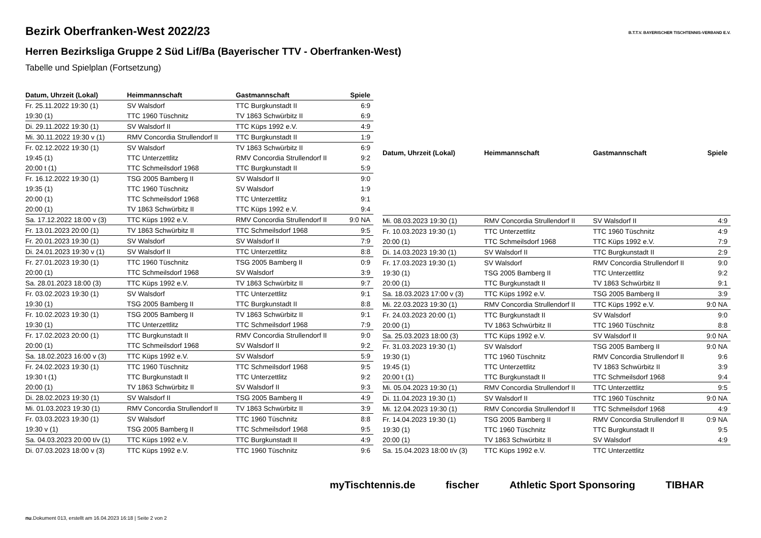Bezirk Oberfranken-West 2022/23
Herren Bezirksliga Gruppe 2 Süd Lif/Ba (Bayerischer TTV - Oberfranken-West)
Tabelle und Spielplan (Fortsetzung)
B.T.T.V. BAYERISCHER TISCHTENNIS-VERBAND E.V.
| Datum, Uhrzeit (Lokal) | Heimmannschaft | Gastmannschaft | Spiele |
| --- | --- | --- | --- |
| Fr. 25.11.2022 19:30 (1) | SV Walsdorf | TTC Burgkunstadt II | 6:9 |
| 19:30 (1) | TTC 1960 Tüschnitz | TV 1863 Schwürbitz II | 6:9 |
| Di. 29.11.2022 19:30 (1) | SV Walsdorf II | TTC Küps 1992 e.V. | 4:9 |
| Mi. 30.11.2022 19:30 v (1) | RMV Concordia Strullendorf II | TTC Burgkunstadt II | 1:9 |
| Fr. 02.12.2022 19:30 (1) | SV Walsdorf | TV 1863 Schwürbitz II | 6:9 |
| 19:45 (1) | TTC Unterzettlitz | RMV Concordia Strullendorf II | 9:2 |
| 20:00 t (1) | TTC Schmeilsdorf 1968 | TTC Burgkunstadt II | 5:9 |
| Fr. 16.12.2022 19:30 (1) | TSG 2005 Bamberg II | SV Walsdorf II | 9:0 |
| 19:35 (1) | TTC 1960 Tüschnitz | SV Walsdorf | 1:9 |
| 20:00 (1) | TTC Schmeilsdorf 1968 | TTC Unterzettlitz | 9:1 |
| 20:00 (1) | TV 1863 Schwürbitz II | TTC Küps 1992 e.V. | 9:4 |
| Sa. 17.12.2022 18:00 v (3) | TTC Küps 1992 e.V. | RMV Concordia Strullendorf II | 9:0 NA |
| Fr. 13.01.2023 20:00 (1) | TV 1863 Schwürbitz II | TTC Schmeilsdorf 1968 | 9:5 |
| Fr. 20.01.2023 19:30 (1) | SV Walsdorf | SV Walsdorf II | 7:9 |
| Di. 24.01.2023 19:30 v (1) | SV Walsdorf II | TTC Unterzettlitz | 8:8 |
| Fr. 27.01.2023 19:30 (1) | TTC 1960 Tüschnitz | TSG 2005 Bamberg II | 0:9 |
| 20:00 (1) | TTC Schmeilsdorf 1968 | SV Walsdorf | 3:9 |
| Sa. 28.01.2023 18:00 (3) | TTC Küps 1992 e.V. | TV 1863 Schwürbitz II | 9:7 |
| Fr. 03.02.2023 19:30 (1) | SV Walsdorf | TTC Unterzettlitz | 9:1 |
| 19:30 (1) | TSG 2005 Bamberg II | TTC Burgkunstadt II | 8:8 |
| Fr. 10.02.2023 19:30 (1) | TSG 2005 Bamberg II | TV 1863 Schwürbitz II | 9:1 |
| 19:30 (1) | TTC Unterzettlitz | TTC Schmeilsdorf 1968 | 7:9 |
| Fr. 17.02.2023 20:00 (1) | TTC Burgkunstadt II | RMV Concordia Strullendorf II | 9:0 |
| 20:00 (1) | TTC Schmeilsdorf 1968 | SV Walsdorf II | 9:2 |
| Sa. 18.02.2023 16:00 v (3) | TTC Küps 1992 e.V. | SV Walsdorf | 5:9 |
| Fr. 24.02.2023 19:30 (1) | TTC 1960 Tüschnitz | TTC Schmeilsdorf 1968 | 9:5 |
| 19:30 t (1) | TTC Burgkunstadt II | TTC Unterzettlitz | 9:2 |
| 20:00 (1) | TV 1863 Schwürbitz II | SV Walsdorf II | 9:3 |
| Di. 28.02.2023 19:30 (1) | SV Walsdorf II | TSG 2005 Bamberg II | 4:9 |
| Mi. 01.03.2023 19:30 (1) | RMV Concordia Strullendorf II | TV 1863 Schwürbitz II | 3:9 |
| Fr. 03.03.2023 19:30 (1) | SV Walsdorf | TTC 1960 Tüschnitz | 8:8 |
| 19:30 v (1) | TSG 2005 Bamberg II | TTC Schmeilsdorf 1968 | 9:5 |
| Sa. 04.03.2023 20:00 t/v (1) | TTC Küps 1992 e.V. | TTC Burgkunstadt II | 4:9 |
| Di. 07.03.2023 18:00 v (3) | TTC Küps 1992 e.V. | TTC 1960 Tüschnitz | 9:6 |
| Datum, Uhrzeit (Lokal) | Heimmannschaft | Gastmannschaft | Spiele |
| --- | --- | --- | --- |
| Mi. 08.03.2023 19:30 (1) | RMV Concordia Strullendorf II | SV Walsdorf II | 4:9 |
| Fr. 10.03.2023 19:30 (1) | TTC Unterzettlitz | TTC 1960 Tüschnitz | 4:9 |
| 20:00 (1) | TTC Schmeilsdorf 1968 | TTC Küps 1992 e.V. | 7:9 |
| Di. 14.03.2023 19:30 (1) | SV Walsdorf II | TTC Burgkunstadt II | 2:9 |
| Fr. 17.03.2023 19:30 (1) | SV Walsdorf | RMV Concordia Strullendorf II | 9:0 |
| 19:30 (1) | TSG 2005 Bamberg II | TTC Unterzettlitz | 9:2 |
| 20:00 (1) | TTC Burgkunstadt II | TV 1863 Schwürbitz II | 9:1 |
| Sa. 18.03.2023 17:00 v (3) | TTC Küps 1992 e.V. | TSG 2005 Bamberg II | 3:9 |
| Mi. 22.03.2023 19:30 (1) | RMV Concordia Strullendorf II | TTC Küps 1992 e.V. | 9:0 NA |
| Fr. 24.03.2023 20:00 (1) | TTC Burgkunstadt II | SV Walsdorf | 9:0 |
| 20:00 (1) | TV 1863 Schwürbitz II | TTC 1960 Tüschnitz | 8:8 |
| Sa. 25.03.2023 18:00 (3) | TTC Küps 1992 e.V. | SV Walsdorf II | 9:0 NA |
| Fr. 31.03.2023 19:30 (1) | SV Walsdorf | TSG 2005 Bamberg II | 9:0 NA |
| 19:30 (1) | TTC 1960 Tüschnitz | RMV Concordia Strullendorf II | 9:6 |
| 19:45 (1) | TTC Unterzettlitz | TV 1863 Schwürbitz II | 3:9 |
| 20:00 t (1) | TTC Burgkunstadt II | TTC Schmeilsdorf 1968 | 9:4 |
| Mi. 05.04.2023 19:30 (1) | RMV Concordia Strullendorf II | TTC Unterzettlitz | 9:5 |
| Di. 11.04.2023 19:30 (1) | SV Walsdorf II | TTC 1960 Tüschnitz | 9:0 NA |
| Mi. 12.04.2023 19:30 (1) | RMV Concordia Strullendorf II | TTC Schmeilsdorf 1968 | 4:9 |
| Fr. 14.04.2023 19:30 (1) | TSG 2005 Bamberg II | RMV Concordia Strullendorf II | 0:9 NA |
| 19:30 (1) | TTC 1960 Tüschnitz | TTC Burgkunstadt II | 9:5 |
| 20:00 (1) | TV 1863 Schwürbitz II | SV Walsdorf | 4:9 |
| Sa. 15.04.2023 18:00 t/v (3) | TTC Küps 1992 e.V. | TTC Unterzettlitz | |
myTischtennis.de fischer Athletic Sport Sponsoring TIBHAR
nu.Dokument 013, erstellt am 16.04.2023 16:18 | Seite 2 von 2